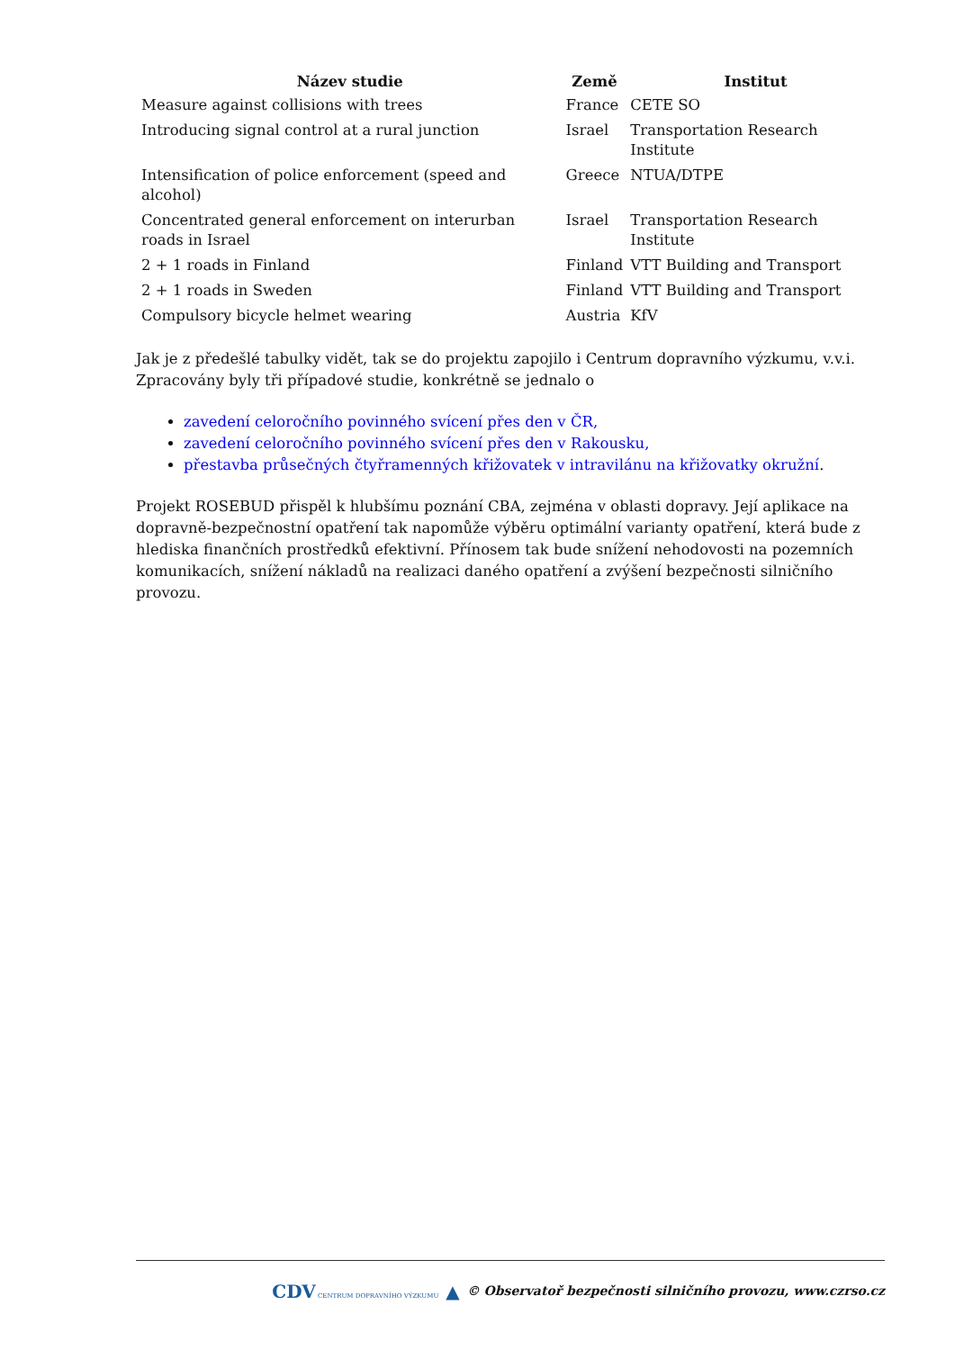| Název studie | Země | Institut |
| --- | --- | --- |
| Measure against collisions with trees | France | CETE SO |
| Introducing signal control at a rural junction | Israel | Transportation Research Institute |
| Intensification of police enforcement (speed and alcohol) | Greece | NTUA/DTPE |
| Concentrated general enforcement on interurban roads in Israel | Israel | Transportation Research Institute |
| 2 + 1 roads in Finland | Finland | VTT Building and Transport |
| 2 + 1 roads in Sweden | Finland | VTT Building and Transport |
| Compulsory bicycle helmet wearing | Austria | KfV |
Jak je z předešlé tabulky vidět, tak se do projektu zapojilo i Centrum dopravního výzkumu, v.v.i. Zpracovány byly tři případové studie, konkrétně se jednalo o
zavedení celoročního povinného svícení přes den v ČR,
zavedení celoročního povinného svícení přes den v Rakousku,
přestavba průsečných čtyřramenných křižovatek v intravilánu na křižovatky okružní.
Projekt ROSEBUD přispěl k hlubšímu poznání CBA, zejména v oblasti dopravy. Její aplikace na dopravně-bezpečnostní opatření tak napomůže výběru optimální varianty opatření, která bude z hlediska finančních prostředků efektivní. Přínosem tak bude snížení nehodovosti na pozemních komunikacích, snížení nákladů na realizaci daného opatření a zvýšení bezpečnosti silničního provozu.
CDV CENTRUM DOPRAVNÍHO VÝZKUMU ▲ © Observatoř bezpečnosti silničního provozu, www.czrso.cz